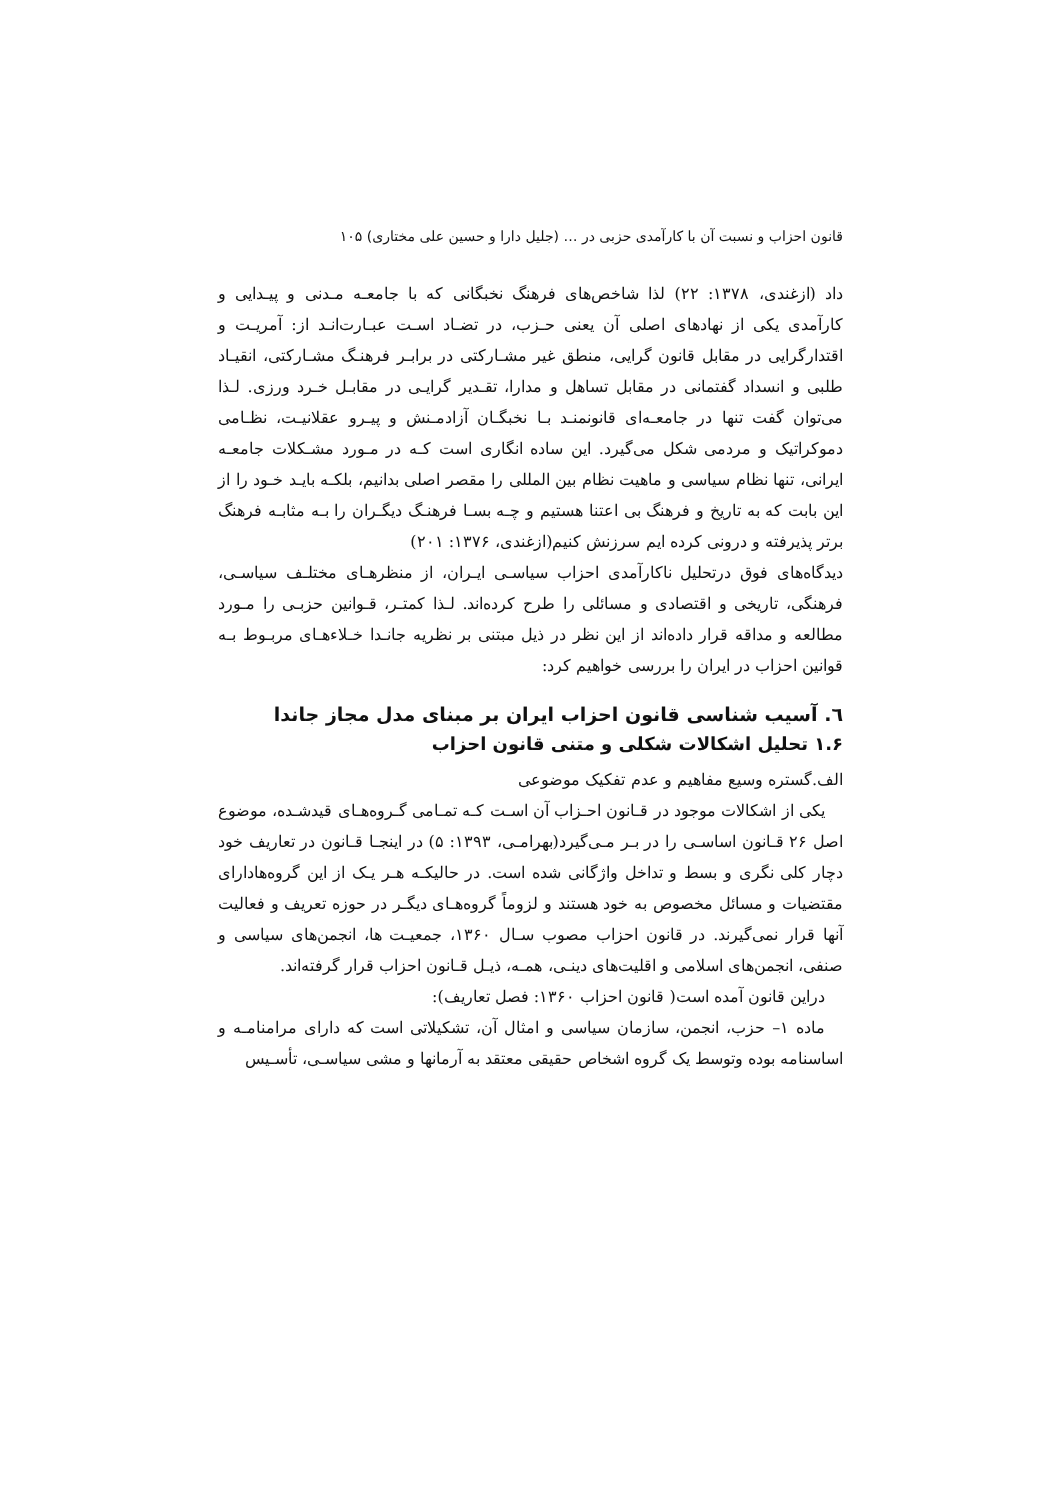قانون احزاب و نسبت آن با کارآمدی حزبی در … (جلیل دارا و حسین علی مختاری) ۱۰۵
داد (ازغندی، ۱۳۷۸: ۲۲) لذا شاخص‌های فرهنگ نخبگانی که با جامعـه مـدنی و پیـدایی و کارآمدی یکی از نهادهای اصلی آن یعنی حـزب، در تضـاد اسـت عبـارت‌انـد از: آمریـت و اقتدارگرایی در مقابل قانون گرایی، منطق غیر مشـارکتی در برابـر فرهنـگ مشـارکتی، انقیـاد طلبی و انسداد گفتمانی در مقابل تساهل و مدارا، تقـدیر گرایـی در مقابـل خـرد ورزی. لـذا می‌توان گفت تنها در جامعـه‌ای قانونمنـد بـا نخبگـان آزادمـنش و پیـرو عقلانیـت، نظـامی دموکراتیک و مردمی شکل می‌گیرد. این ساده انگاری است کـه در مـورد مشـکلات جامعـه ایرانی، تنها نظام سیاسی و ماهیت نظام بین المللی را مقصر اصلی بدانیم، بلکـه بایـد خـود را از این بابت که به تاریخ و فرهنگ بی اعتنا هستیم و چـه بسـا فرهنـگ دیگـران را بـه مثابـه فرهنگ برتر پذیرفته و درونی کرده ایم سرزنش کنیم(ازغندی، ۱۳۷۶: ۲۰۱)
دیدگاه‌های فوق درتحلیل ناکارآمدی احزاب سیاسـی ایـران، از منظرهـای مختلـف سیاسـی، فرهنگی، تاریخی و اقتصادی و مسائلی را طرح کرده‌اند. لـذا کمتـر، قـوانین حزبـی را مـورد مطالعه و مداقه قرار داده‌اند از این نظر در ذیل مبتنی بر نظریه جانـدا خـلاءهـای مربـوط بـه قوانین احزاب در ایران را بررسی خواهیم کرد:
٦. آسیب شناسی قانون احزاب ایران بر مبنای مدل مجاز جاندا
۱.۶ تحلیل اشکالات شکلی و متنی قانون احزاب
الف.گستره وسیع مفاهیم و عدم تفکیک موضوعی
یکی از اشکالات موجود در قـانون احـزاب آن اسـت کـه تمـامی گـروه‌هـای قیدشـده، موضوع اصل ۲۶ قـانون اساسـی را در بـر مـی‌گیرد(بهرامـی، ۱۳۹۳: ۵) در اینجـا قـانون در تعاریف خود دچار کلی نگری و بسط و تداخل واژگانی شده است. در حالیکـه هـر یـک از این گروه‌هادارای مقتضیات و مسائل مخصوص به خود هستند و لزوماً گروه‌هـای دیگـر در حوزه تعریف و فعالیت آنها قرار نمی‌گیرند. در قانون احزاب مصوب سـال ۱۳۶۰، جمعیـت ها، انجمن‌های سیاسی و صنفی، انجمن‌های اسلامی و اقلیت‌های دینـی، همـه، ذیـل قـانون احزاب قرار گرفته‌اند.
دراین قانون آمده است( قانون احزاب ۱۳۶۰: فصل تعاریف):
ماده ۱– حزب، انجمن، سازمان سیاسی و امثال آن، تشکیلاتی است که دارای مرامنامـه و اساسنامه بوده وتوسط یک گروه اشخاص حقیقی معتقد به آرمانها و مشی سیاسـی، تأسـیس